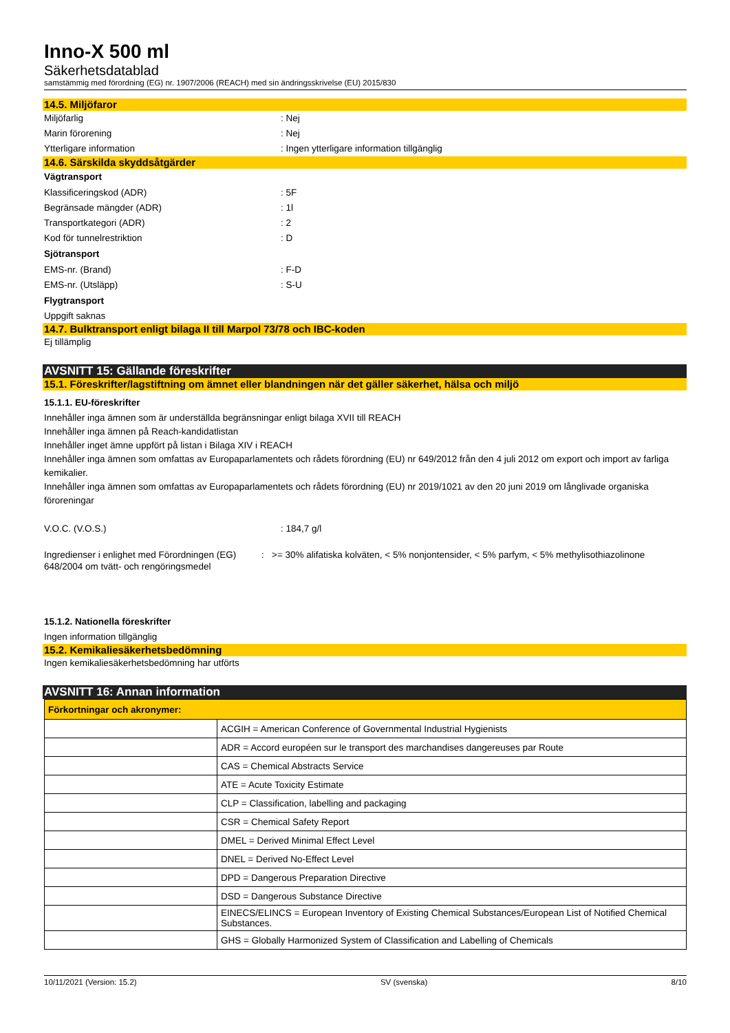Inno-X 500 ml
Säkerhetsdatablad
samstämmig med förordning (EG) nr. 1907/2006 (REACH) med sin ändringsskrivelse (EU) 2015/830
14.5. Miljöfaror
Miljöfarlig : Nej
Marin förorening : Nej
Ytterligare information : Ingen ytterligare information tillgänglig
14.6. Särskilda skyddsåtgärder
Vägtransport
Klassificeringskod (ADR) : 5F
Begränsade mängder (ADR) : 1l
Transportkategori (ADR) : 2
Kod för tunnelrestriktion : D
Sjötransport
EMS-nr. (Brand) : F-D
EMS-nr. (Utsläpp) : S-U
Flygtransport
Uppgift saknas
14.7. Bulktransport enligt bilaga II till Marpol 73/78 och IBC-koden
Ej tillämplig
AVSNITT 15: Gällande föreskrifter
15.1. Föreskrifter/lagstiftning om ämnet eller blandningen när det gäller säkerhet, hälsa och miljö
15.1.1. EU-föreskrifter
Innehåller inga ämnen som är underställda begränsningar enligt bilaga XVII till REACH
Innehåller inga ämnen på Reach-kandidatlistan
Innehåller inget ämne uppfört på listan i Bilaga XIV i REACH
Innehåller inga ämnen som omfattas av Europaparlamentets och rådets förordning (EU) nr 649/2012 från den 4 juli 2012 om export och import av farliga kemikalier.
Innehåller inga ämnen som omfattas av Europaparlamentets och rådets förordning (EU) nr 2019/1021 av den 20 juni 2019 om långlivade organiska föroreningar
V.O.C. (V.O.S.) : 184,7 g/l
Ingredienser i enlighet med Förordningen (EG) 648/2004 om tvätt- och rengöringsmedel
: >= 30% alifatiska kolväten, < 5% nonjontensider, < 5% parfym, < 5% methylisothiazolinone
15.1.2. Nationella föreskrifter
Ingen information tillgänglig
15.2. Kemikaliesäkerhetsbedömning
Ingen kemikaliesäkerhetsbedömning har utförts
AVSNITT 16: Annan information
| Förkortningar och akronymer: | |
| | ACGIH = American Conference of Governmental Industrial Hygienists |
| | ADR = Accord européen sur le transport des marchandises dangereuses par Route |
| | CAS = Chemical Abstracts Service |
| | ATE = Acute Toxicity Estimate |
| | CLP = Classification, labelling and packaging |
| | CSR = Chemical Safety Report |
| | DMEL = Derived Minimal Effect Level |
| | DNEL = Derived No-Effect Level |
| | DPD = Dangerous Preparation Directive |
| | DSD = Dangerous Substance Directive |
| | EINECS/ELINCS = European Inventory of Existing Chemical Substances/European List of Notified Chemical Substances. |
| | GHS = Globally Harmonized System of Classification and Labelling of Chemicals |
10/11/2021 (Version: 15.2) SV (svenska) 8/10